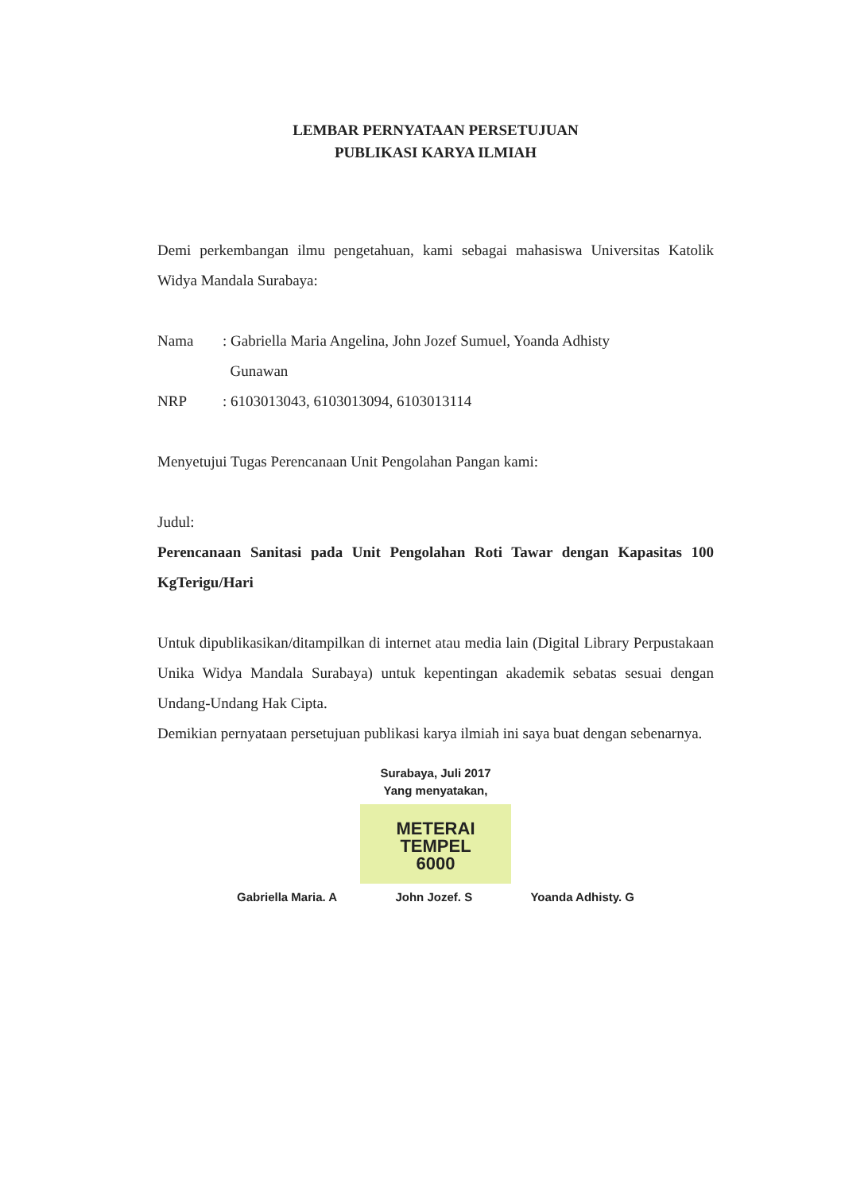LEMBAR PERNYATAAN PERSETUJUAN
PUBLIKASI KARYA ILMIAH
Demi perkembangan ilmu pengetahuan, kami sebagai mahasiswa Universitas Katolik Widya Mandala Surabaya:
Nama: Gabriella Maria Angelina, John Jozef Sumuel, Yoanda Adhisty
Gunawan
NRP: 6103013043, 6103013094, 6103013114
Menyetujui Tugas Perencanaan Unit Pengolahan Pangan kami:
Judul:
Perencanaan Sanitasi pada Unit Pengolahan Roti Tawar dengan Kapasitas 100 KgTerigu/Hari
Untuk dipublikasikan/ditampilkan di internet atau media lain (Digital Library Perpustakaan Unika Widya Mandala Surabaya) untuk kepentingan akademik sebatas sesuai dengan Undang-Undang Hak Cipta.
Demikian pernyataan persetujuan publikasi karya ilmiah ini saya buat dengan sebenarnya.
Surabaya, Juli 2017
Yang menyatakan,
METERAI TEMPEL
6000
Gabriella Maria. A John Jozef. S Yoanda Adhisty. G